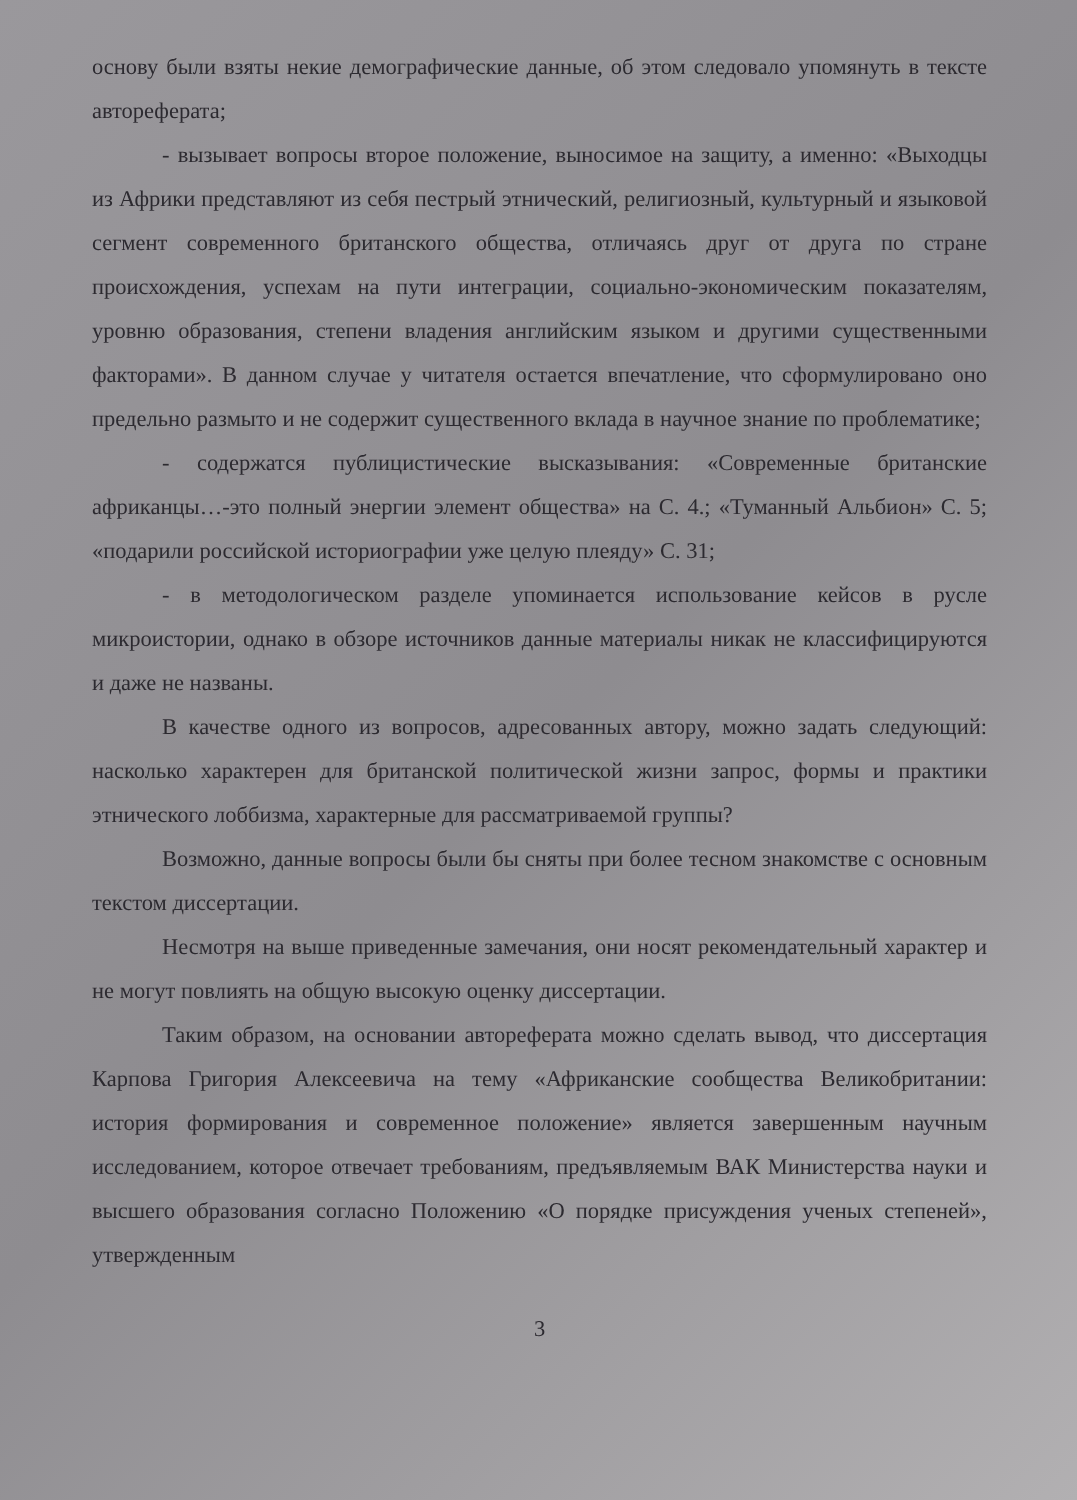основу были взяты некие демографические данные, об этом следовало упомянуть в тексте автореферата;
- вызывает вопросы второе положение, выносимое на защиту, а именно: «Выходцы из Африки представляют из себя пестрый этнический, религиозный, культурный и языковой сегмент современного британского общества, отличаясь друг от друга по стране происхождения, успехам на пути интеграции, социально-экономическим показателям, уровню образования, степени владения английским языком и другими существенными факторами». В данном случае у читателя остается впечатление, что сформулировано оно предельно размыто и не содержит существенного вклада в научное знание по проблематике;
- содержатся публицистические высказывания: «Современные британские африканцы…-это полный энергии элемент общества» на С. 4.; «Туманный Альбион» С. 5; «подарили российской историографии уже целую плеяду» С. 31;
- в методологическом разделе упоминается использование кейсов в русле микроистории, однако в обзоре источников данные материалы никак не классифицируются и даже не названы.
В качестве одного из вопросов, адресованных автору, можно задать следующий: насколько характерен для британской политической жизни запрос, формы и практики этнического лоббизма, характерные для рассматриваемой группы?
Возможно, данные вопросы были бы сняты при более тесном знакомстве с основным текстом диссертации.
Несмотря на выше приведенные замечания, они носят рекомендательный характер и не могут повлиять на общую высокую оценку диссертации.
Таким образом, на основании автореферата можно сделать вывод, что диссертация Карпова Григория Алексеевича на тему «Африканские сообщества Великобритании: история формирования и современное положение» является завершенным научным исследованием, которое отвечает требованиям, предъявляемым ВАК Министерства науки и высшего образования согласно Положению «О порядке присуждения ученых степеней», утвержденным
3